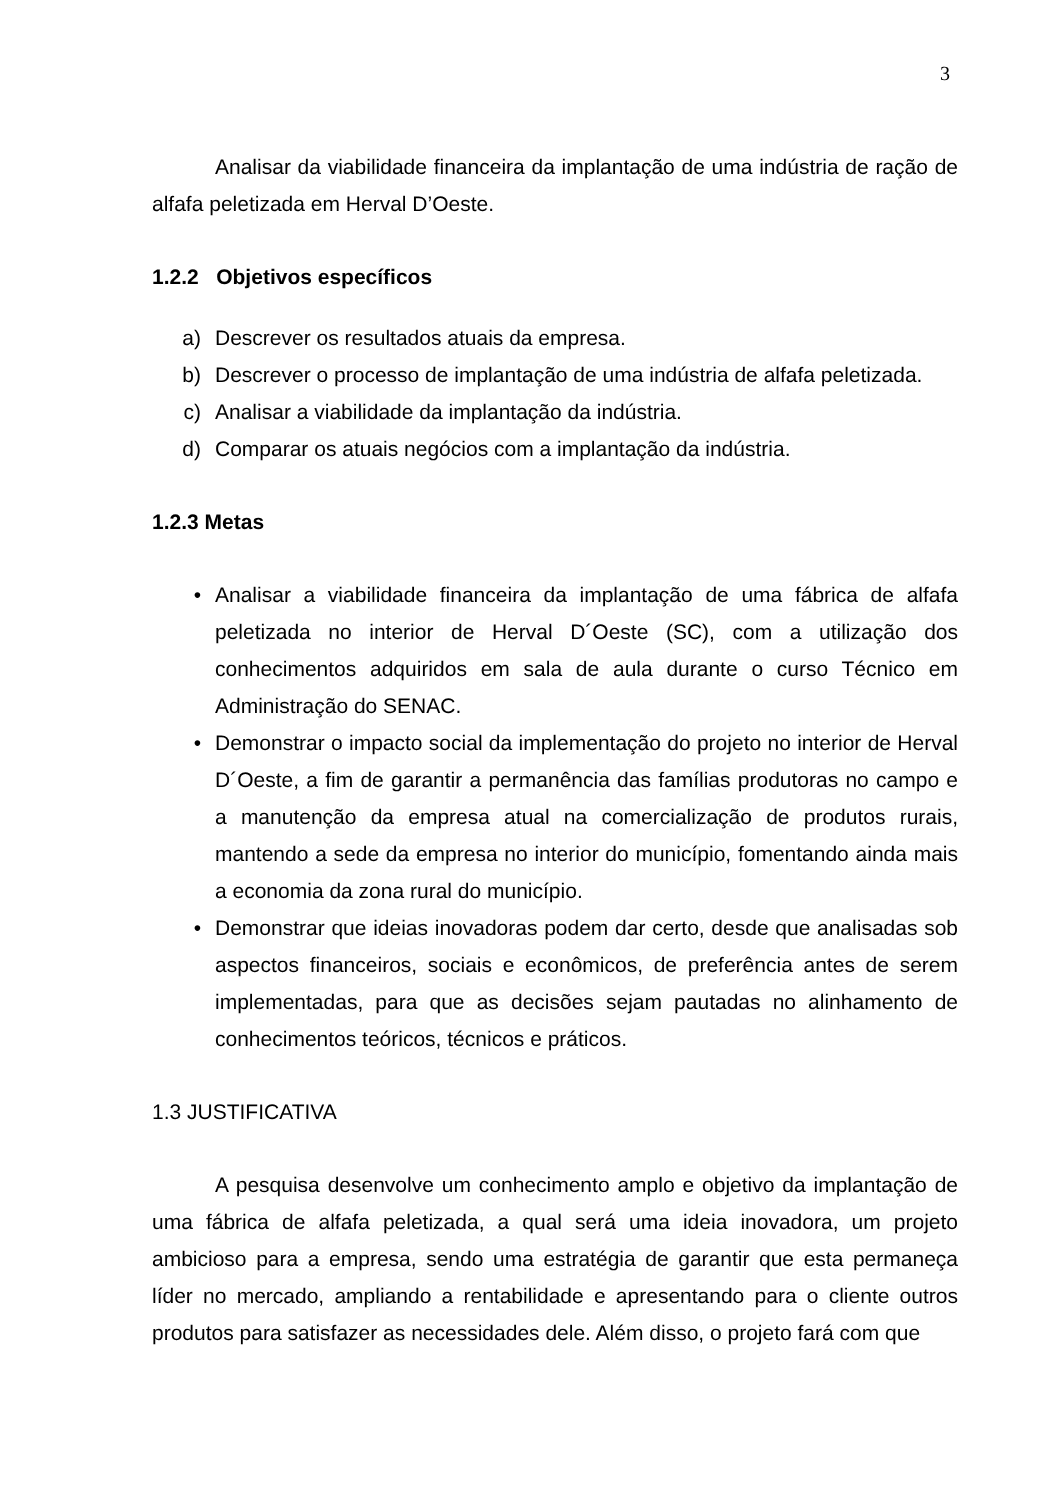3
Analisar da viabilidade financeira da implantação de uma indústria de ração de alfafa peletizada em Herval D’Oeste.
1.2.2 Objetivos específicos
a) Descrever os resultados atuais da empresa.
b) Descrever o processo de implantação de uma indústria de alfafa peletizada.
c) Analisar a viabilidade da implantação da indústria.
d) Comparar os atuais negócios com a implantação da indústria.
1.2.3 Metas
• Analisar a viabilidade financeira da implantação de uma fábrica de alfafa peletizada no interior de Herval D´Oeste (SC), com a utilização dos conhecimentos adquiridos em sala de aula durante o curso Técnico em Administração do SENAC.
• Demonstrar o impacto social da implementação do projeto no interior de Herval D´Oeste, a fim de garantir a permanência das famílias produtoras no campo e a manutenção da empresa atual na comercialização de produtos rurais, mantendo a sede da empresa no interior do município, fomentando ainda mais a economia da zona rural do município.
• Demonstrar que ideias inovadoras podem dar certo, desde que analisadas sob aspectos financeiros, sociais e econômicos, de preferência antes de serem implementadas, para que as decisões sejam pautadas no alinhamento de conhecimentos teóricos, técnicos e práticos.
1.3 JUSTIFICATIVA
A pesquisa desenvolve um conhecimento amplo e objetivo da implantação de uma fábrica de alfafa peletizada, a qual será uma ideia inovadora, um projeto ambicioso para a empresa, sendo uma estratégia de garantir que esta permaneça líder no mercado, ampliando a rentabilidade e apresentando para o cliente outros produtos para satisfazer as necessidades dele. Além disso, o projeto fará com que